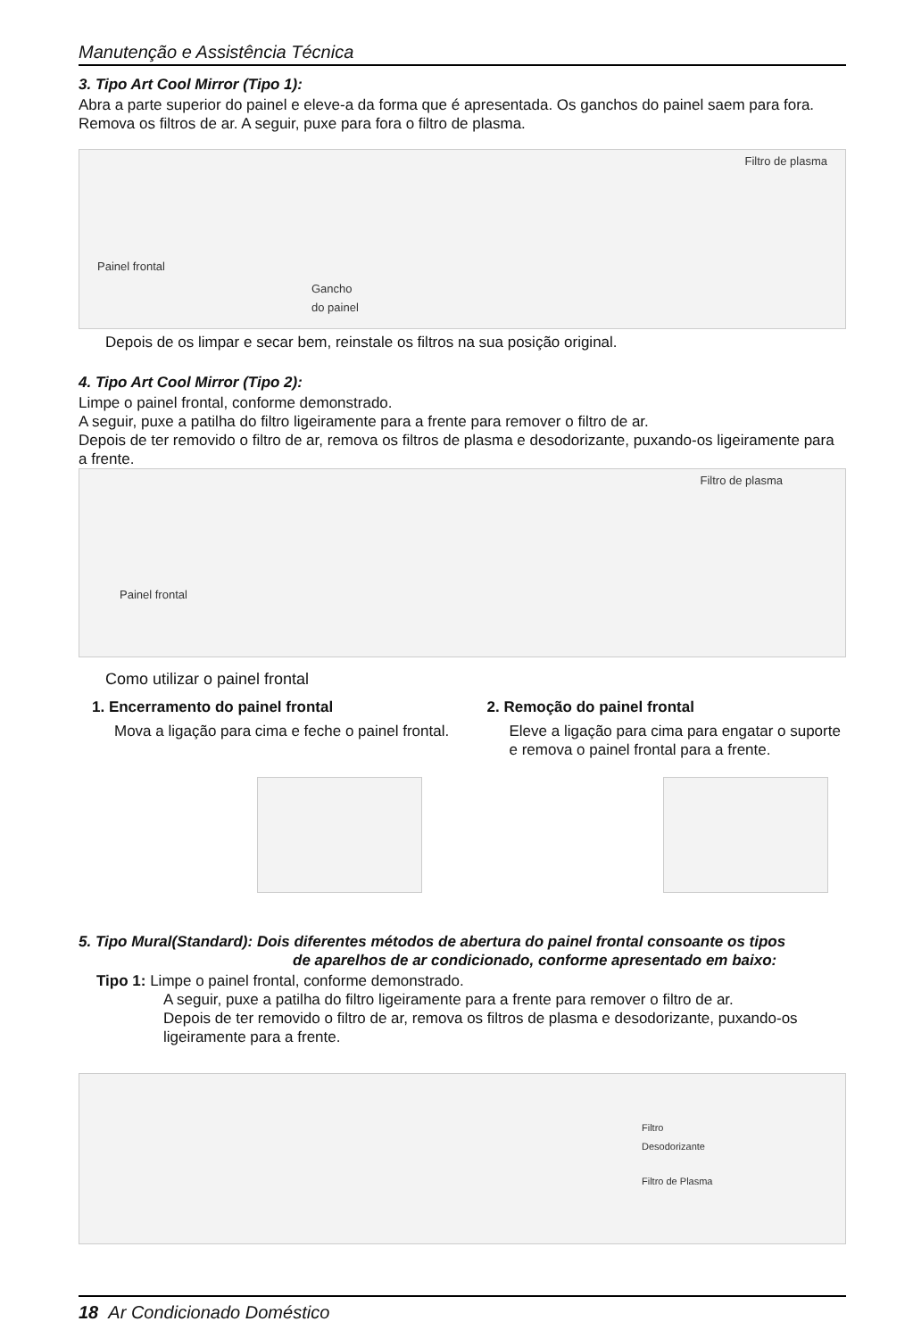Manutenção e Assistência Técnica
3. Tipo Art Cool Mirror (Tipo 1):
Abra a parte superior do painel e eleve-a da forma que é apresentada. Os ganchos do painel saem para fora. Remova os filtros de ar. A seguir, puxe para fora o filtro de plasma.
Filtro de plasma
Painel frontal
Gancho
do painel
Depois de os limpar e secar bem, reinstale os filtros na sua posição original.
4. Tipo Art Cool Mirror (Tipo 2):
Limpe o painel frontal, conforme demonstrado.
A seguir, puxe a patilha do filtro ligeiramente para a frente para remover o filtro de ar.
Depois de ter removido o filtro de ar, remova os filtros de plasma e desodorizante, puxando-os ligeiramente para a frente.
Filtro de plasma
Painel frontal
Como utilizar o painel frontal
1. Encerramento do painel frontal
Mova a ligação para cima e feche o painel frontal.
2. Remoção do painel frontal
Eleve a ligação para cima para engatar o suporte e remova o painel frontal para a frente.
5. Tipo Mural(Standard): Dois diferentes métodos de abertura do painel frontal consoante os tipos
de aparelhos de ar condicionado, conforme apresentado em baixo:
Tipo 1: Limpe o painel frontal, conforme demonstrado.
A seguir, puxe a patilha do filtro ligeiramente para a frente para remover o filtro de ar.
Depois de ter removido o filtro de ar, remova os filtros de plasma e desodorizante, puxando-os ligeiramente para a frente.
Filtro
Desodorizante
Filtro de Plasma
18 Ar Condicionado Doméstico